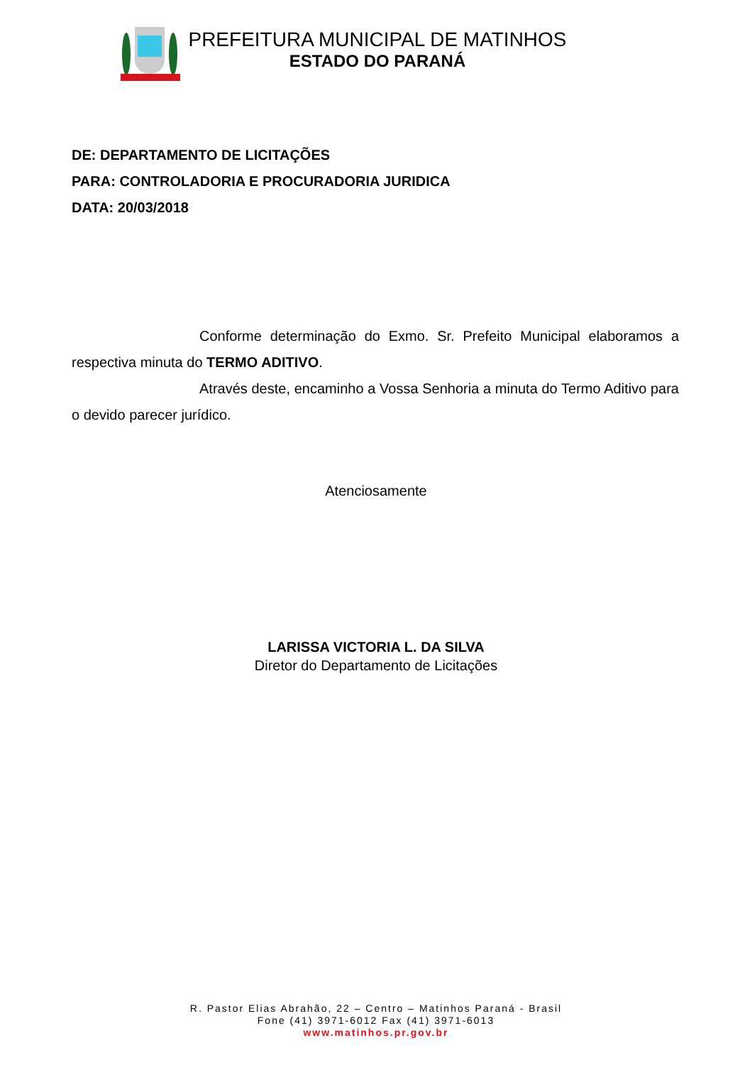PREFEITURA MUNICIPAL DE MATINHOS
ESTADO DO PARANÁ
DE: DEPARTAMENTO DE LICITAÇÕES
PARA: CONTROLADORIA E PROCURADORIA JURIDICA
DATA: 20/03/2018
Conforme determinação do Exmo. Sr. Prefeito Municipal elaboramos a respectiva minuta do TERMO ADITIVO.
Através deste, encaminho a Vossa Senhoria a minuta do Termo Aditivo para o devido parecer jurídico.
Atenciosamente
LARISSA VICTORIA L. DA SILVA
Diretor do Departamento de Licitações
R. Pastor Elias Abrahão, 22 – Centro – Matinhos Paraná - Brasil
Fone (41) 3971-6012 Fax (41) 3971-6013
www.matinhos.pr.gov.br